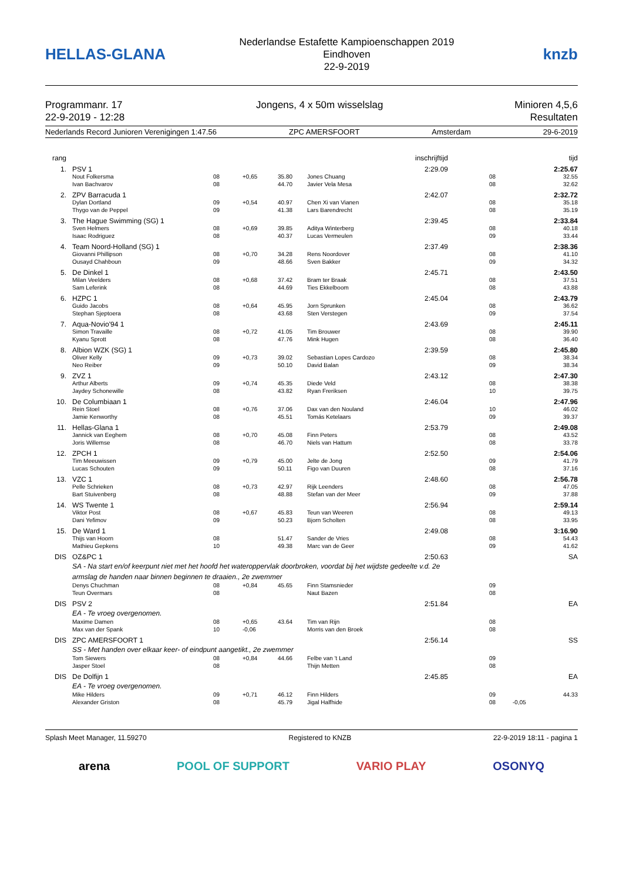HELLAS-GLANA
Nederlandse Estafette Kampioenschappen 2019
Eindhoven
22-9-2019
knzb
Programmanr. 17
22-9-2019 - 12:28
Jongens, 4 x 50m wisselslag Minioren 4,5,6
Resultaten
Nederlands Record Junioren Verenigingen 1:47.56 ZPC AMERSFOORT Amsterdam 29-6-2019
| rang | | | | | | | inschrijftijd | | | tijd |
| 1. | | PSV 1 | | | | | 2:29.09 | | | 2:25.67 |
| | | Nout Folkersma Ivan Bachvarov | 08 08 | +0,65 | 35.80 44.70 | Jones Chuang Javier Vela Mesa | | 08 08 | | 32.55 32.62 |
| 2. | | ZPV Barracuda 1 | | | | | 2:42.07 | | | 2:32.72 |
| | | Dylan Dortland Thygo van de Peppel | 09 09 | +0,54 | 40.97 41.38 | Chen Xi van Vianen Lars Barendrecht | | 08 08 | | 35.18 35.19 |
| 3. | | The Hague Swimming (SG) 1 | | | | | 2:39.45 | | | 2:33.84 |
| | | Sven Helmers Isaac Rodriguez | 08 08 | +0,69 | 39.85 40.37 | Aditya Winterberg Lucas Vermeulen | | 08 09 | | 40.18 33.44 |
| 4. | | Team Noord-Holland (SG) 1 | | | | | 2:37.49 | | | 2:38.36 |
| | | Giovanni Phillipson Ousayd Chahboun | 08 09 | +0,70 | 34.28 48.66 | Rens Noordover Sven Bakker | | 08 09 | | 41.10 34.32 |
| 5. | | De Dinkel 1 | | | | | 2:45.71 | | | 2:43.50 |
| | | Milan Veelders Sam Leferink | 08 08 | +0,68 | 37.42 44.69 | Bram ter Braak Ties Ekkelboom | | 08 08 | | 37.51 43.88 |
| 6. | | HZPC 1 | | | | | 2:45.04 | | | 2:43.79 |
| | | Guido Jacobs Stephan Sjeptoera | 08 08 | +0,64 | 45.95 43.68 | Jorn Sprunken Sten Verstegen | | 08 09 | | 36.62 37.54 |
| 7. | | Aqua-Novio'94 1 | | | | | 2:43.69 | | | 2:45.11 |
| | | Simon Travaille Kyanu Sprott | 08 08 | +0,72 | 41.05 47.76 | Tim Brouwer Mink Hugen | | 08 08 | | 39.90 36.40 |
| 8. | | Albion WZK (SG) 1 | | | | | 2:39.59 | | | 2:45.80 |
| | | Oliver Kelly Neo Reiber | 09 09 | +0,73 | 39.02 50.10 | Sebastian Lopes Cardozo David Balan | | 08 09 | | 38.34 38.34 |
| 9. | | ZVZ 1 | | | | | 2:43.12 | | | 2:47.30 |
| | | Arthur Alberts Jaydey Schonewille | 09 08 | +0,74 | 45.35 43.82 | Diede Veld Ryan Freriksen | | 08 10 | | 38.38 39.75 |
| 10. | | De Columbiaan 1 | | | | | 2:46.04 | | | 2:47.96 |
| | | Rein Stoel Jamie Kenworthy | 08 08 | +0,76 | 37.06 45.51 | Dax van den Nouland Tomás Ketelaars | | 10 09 | | 46.02 39.37 |
| 11. | | Hellas-Glana 1 | | | | | 2:53.79 | | | 2:49.08 |
| | | Jannick van Eeghem Joris Willemse | 08 08 | +0,70 | 45.08 46.70 | Finn Peters Niels van Hattum | | 08 08 | | 43.52 33.78 |
| 12. | | ZPCH 1 | | | | | 2:52.50 | | | 2:54.06 |
| | | Tim Meeuwissen Lucas Schouten | 09 09 | +0,79 | 45.00 50.11 | Jelte de Jong Figo van Duuren | | 09 08 | | 41.79 37.16 |
| 13. | | VZC 1 | | | | | 2:48.60 | | | 2:56.78 |
| | | Pelle Schrieken Bart Stuivenberg | 08 08 | +0,73 | 42.97 48.88 | Rijk Leenders Stefan van der Meer | | 08 09 | | 47.05 37.88 |
| 14. | | WS Twente 1 | | | | | 2:56.94 | | | 2:59.14 |
| | | Viktor Post Dani Yefimov | 08 09 | +0,67 | 45.83 50.23 | Teun van Weeren Bjorn Scholten | | 08 08 | | 49.13 33.95 |
| 15. | | De Ward 1 | | | | | 2:49.08 | | | 3:16.90 |
| | | Thijs van Hoorn Mathieu Gepkens | 08 10 | | 51.47 49.38 | Sander de Vries Marc van de Geer | | 08 09 | | 54.43 41.62 |
| DIS | | OZ&PC 1 | | | | | 2:50.63 | | | SA |
| | | SA - Na start en/of keerpunt niet met het hoofd het wateroppervlak doorbroken, voordat bij het wijdste gedeelte v.d. 2e armslag de handen naar binnen beginnen te draaien., 2e zwemmer | | | | | | | | |
| | | Denys Chuchman Teun Overmars | 08 08 | +0,84 | 45.65 | Finn Stamsnieder Naut Bazen | | 09 08 | | |
| DIS | | PSV 2 | | | | | 2:51.84 | | | EA |
| | | EA - Te vroeg overgenomen. | | | | | | | | |
| | | Maxime Damen Max van der Spank | 08 10 | +0,65 -0,06 | 43.64 | Tim van Rijn Morris van den Broek | | 08 08 | | |
| DIS | | ZPC AMERSFOORT 1 | | | | | 2:56.14 | | | SS |
| | | SS - Met handen over elkaar keer- of eindpunt aangetikt., 2e zwemmer | | | | | | | | |
| | | Tom Siewers Jasper Stoel | 08 08 | +0,84 | 44.66 | Felbe van 't Land Thijn Metten | | 09 08 | | |
| DIS | | De Dolfijn 1 | | | | | 2:45.85 | | | EA |
| | | EA - Te vroeg overgenomen. | | | | | | | | |
| | | Mike Hilders Alexander Griston | 09 08 | +0,71 | 46.12 45.79 | Finn Hilders Jigal Halfhide | | 09 08 | -0,05 | 44.33 |
Splash Meet Manager, 11.59270 Registered to KNZB 22-9-2019 18:11 - pagina 1
arena POOL OF SUPPORT VARIO PLAY OSONYQ